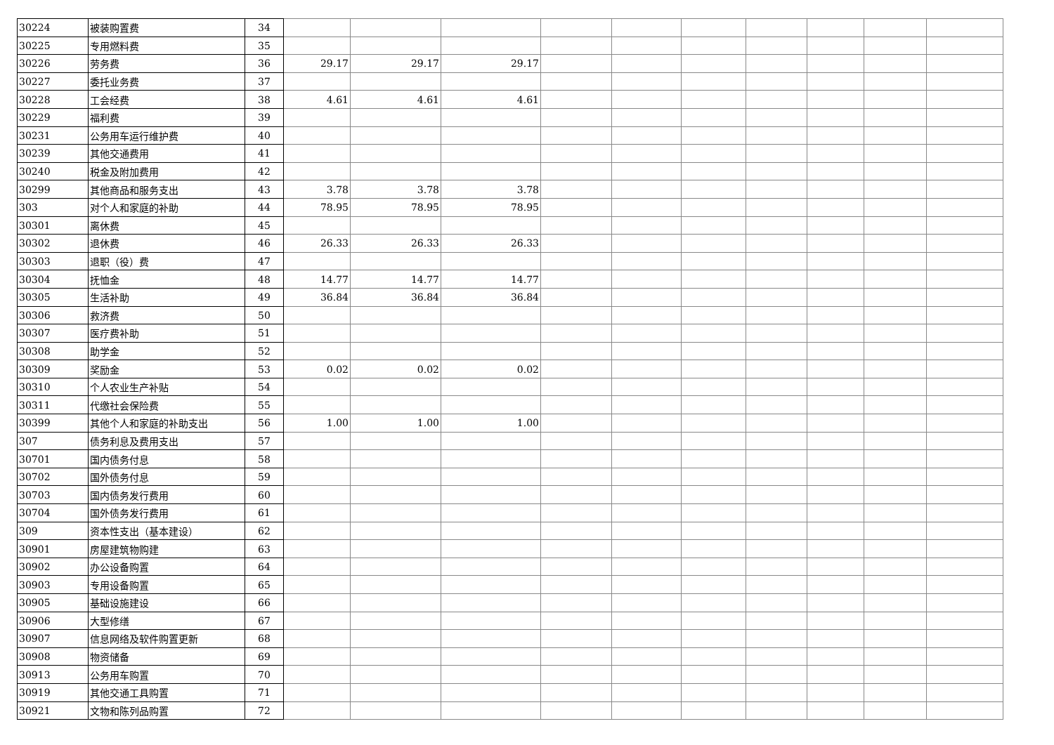| 30224 | 被装购置费 | 34 | | | | | | | | | | |
| 30225 | 专用燃料费 | 35 | | | | | | | | | | |
| 30226 | 劳务费 | 36 | 29.17 | 29.17 | 29.17 | | | | | | | |
| 30227 | 委托业务费 | 37 | | | | | | | | | | |
| 30228 | 工会经费 | 38 | 4.61 | 4.61 | 4.61 | | | | | | | |
| 30229 | 福利费 | 39 | | | | | | | | | | |
| 30231 | 公务用车运行维护费 | 40 | | | | | | | | | | |
| 30239 | 其他交通费用 | 41 | | | | | | | | | | |
| 30240 | 税金及附加费用 | 42 | | | | | | | | | | |
| 30299 | 其他商品和服务支出 | 43 | 3.78 | 3.78 | 3.78 | | | | | | | |
| 303 | 对个人和家庭的补助 | 44 | 78.95 | 78.95 | 78.95 | | | | | | | |
| 30301 | 离休费 | 45 | | | | | | | | | | |
| 30302 | 退休费 | 46 | 26.33 | 26.33 | 26.33 | | | | | | | |
| 30303 | 退职（役）费 | 47 | | | | | | | | | | |
| 30304 | 抚恤金 | 48 | 14.77 | 14.77 | 14.77 | | | | | | | |
| 30305 | 生活补助 | 49 | 36.84 | 36.84 | 36.84 | | | | | | | |
| 30306 | 救济费 | 50 | | | | | | | | | | |
| 30307 | 医疗费补助 | 51 | | | | | | | | | | |
| 30308 | 助学金 | 52 | | | | | | | | | | |
| 30309 | 奖励金 | 53 | 0.02 | 0.02 | 0.02 | | | | | | | |
| 30310 | 个人农业生产补贴 | 54 | | | | | | | | | | |
| 30311 | 代缴社会保险费 | 55 | | | | | | | | | | |
| 30399 | 其他个人和家庭的补助支出 | 56 | 1.00 | 1.00 | 1.00 | | | | | | | |
| 307 | 债务利息及费用支出 | 57 | | | | | | | | | | |
| 30701 | 国内债务付息 | 58 | | | | | | | | | | |
| 30702 | 国外债务付息 | 59 | | | | | | | | | | |
| 30703 | 国内债务发行费用 | 60 | | | | | | | | | | |
| 30704 | 国外债务发行费用 | 61 | | | | | | | | | | |
| 309 | 资本性支出（基本建设） | 62 | | | | | | | | | | |
| 30901 | 房屋建筑物购建 | 63 | | | | | | | | | | |
| 30902 | 办公设备购置 | 64 | | | | | | | | | | |
| 30903 | 专用设备购置 | 65 | | | | | | | | | | |
| 30905 | 基础设施建设 | 66 | | | | | | | | | | |
| 30906 | 大型修缮 | 67 | | | | | | | | | | |
| 30907 | 信息网络及软件购置更新 | 68 | | | | | | | | | | |
| 30908 | 物资储备 | 69 | | | | | | | | | | |
| 30913 | 公务用车购置 | 70 | | | | | | | | | | |
| 30919 | 其他交通工具购置 | 71 | | | | | | | | | | |
| 30921 | 文物和陈列品购置 | 72 | | | | | | | | | | |